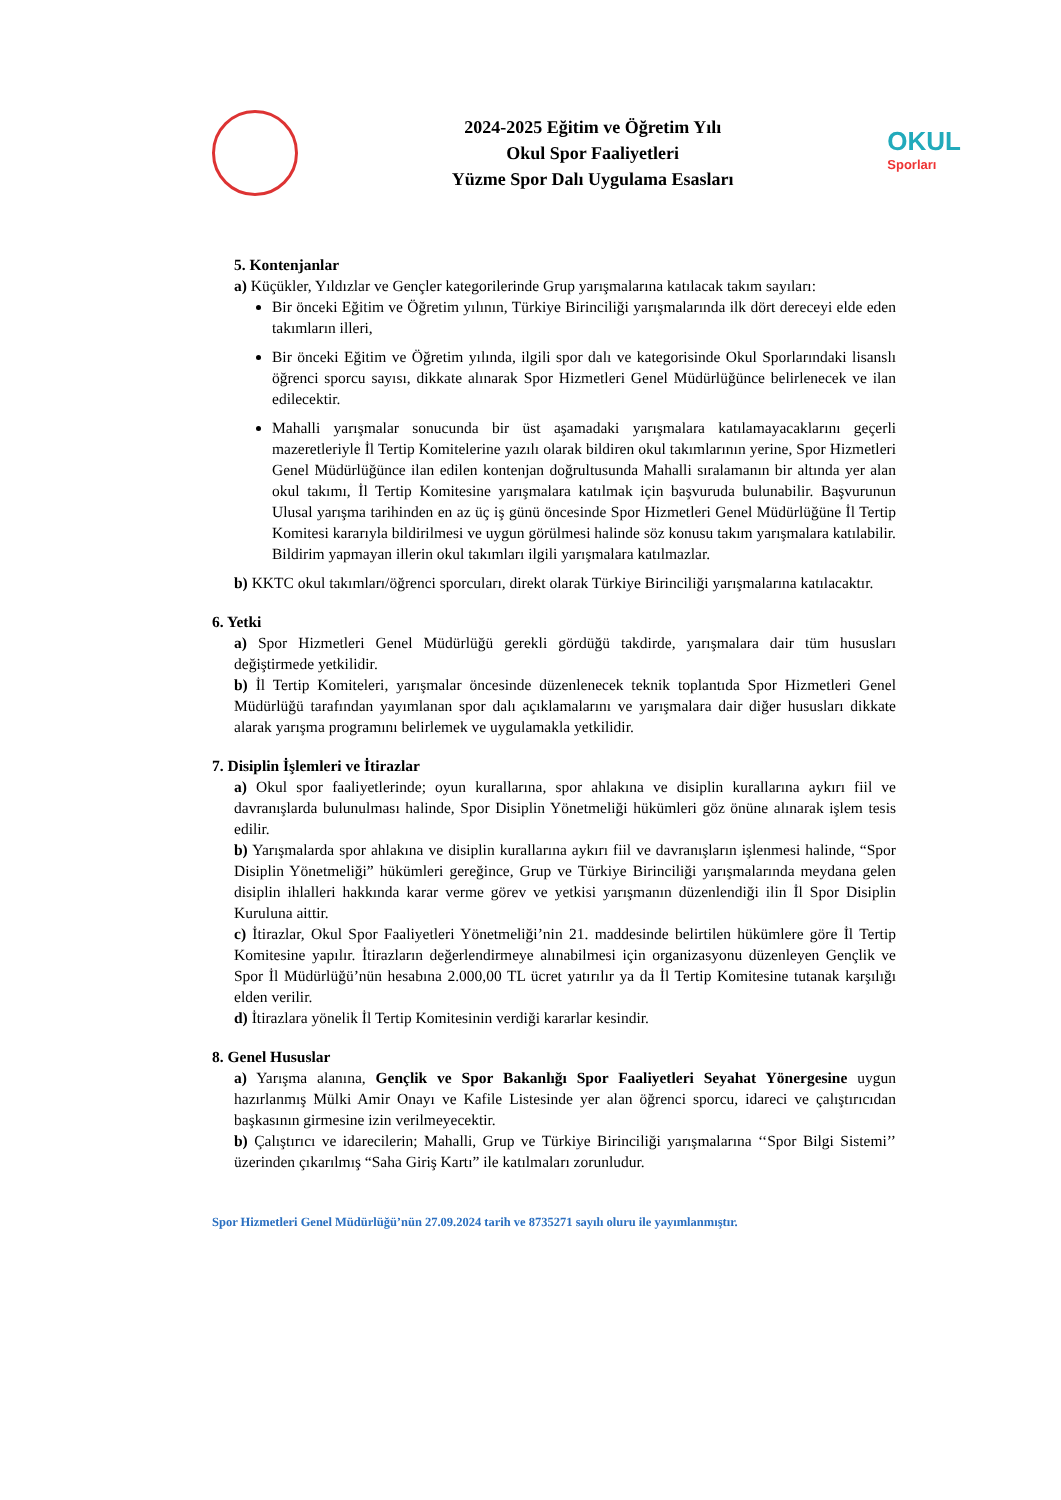2024-2025 Eğitim ve Öğretim Yılı
Okul Spor Faaliyetleri
Yüzme Spor Dalı Uygulama Esasları
OKUL
Sporları
5. Kontenjanlar
a) Küçükler, Yıldızlar ve Gençler kategorilerinde Grup yarışmalarına katılacak takım sayıları:
Bir önceki Eğitim ve Öğretim yılının, Türkiye Birinciliği yarışmalarında ilk dört dereceyi elde eden takımların illeri,
Bir önceki Eğitim ve Öğretim yılında, ilgili spor dalı ve kategorisinde Okul Sporlarındaki lisanslı öğrenci sporcu sayısı, dikkate alınarak Spor Hizmetleri Genel Müdürlüğünce belirlenecek ve ilan edilecektir.
Mahalli yarışmalar sonucunda bir üst aşamadaki yarışmalara katılamayacaklarını geçerli mazeretleriyle İl Tertip Komitelerine yazılı olarak bildiren okul takımlarının yerine, Spor Hizmetleri Genel Müdürlüğünce ilan edilen kontenjan doğrultusunda Mahalli sıralamanın bir altında yer alan okul takımı, İl Tertip Komitesine yarışmalara katılmak için başvuruda bulunabilir. Başvurunun Ulusal yarışma tarihinden en az üç iş günü öncesinde Spor Hizmetleri Genel Müdürlüğüne İl Tertip Komitesi kararıyla bildirilmesi ve uygun görülmesi halinde söz konusu takım yarışmalara katılabilir. Bildirim yapmayan illerin okul takımları ilgili yarışmalara katılmazlar.
b) KKTC okul takımları/öğrenci sporcuları, direkt olarak Türkiye Birinciliği yarışmalarına katılacaktır.
6. Yetki
a) Spor Hizmetleri Genel Müdürlüğü gerekli gördüğü takdirde, yarışmalara dair tüm hususları değiştirmede yetkilidir.
b) İl Tertip Komiteleri, yarışmalar öncesinde düzenlenecek teknik toplantıda Spor Hizmetleri Genel Müdürlüğü tarafından yayımlanan spor dalı açıklamalarını ve yarışmalara dair diğer hususları dikkate alarak yarışma programını belirlemek ve uygulamakla yetkilidir.
7. Disiplin İşlemleri ve İtirazlar
a) Okul spor faaliyetlerinde; oyun kurallarına, spor ahlakına ve disiplin kurallarına aykırı fiil ve davranışlarda bulunulması halinde, Spor Disiplin Yönetmeliği hükümleri göz önüne alınarak işlem tesis edilir.
b) Yarışmalarda spor ahlakına ve disiplin kurallarına aykırı fiil ve davranışların işlenmesi halinde, “Spor Disiplin Yönetmeliği” hükümleri gereğince, Grup ve Türkiye Birinciliği yarışmalarında meydana gelen disiplin ihlalleri hakkında karar verme görev ve yetkisi yarışmanın düzenlendiği ilin İl Spor Disiplin Kuruluna aittir.
c) İtirazlar, Okul Spor Faaliyetleri Yönetmeliği’nin 21. maddesinde belirtilen hükümlere göre İl Tertip Komitesine yapılır. İtirazların değerlendirmeye alınabilmesi için organizasyonu düzenleyen Gençlik ve Spor İl Müdürlüğü’nün hesabına 2.000,00 TL ücret yatırılır ya da İl Tertip Komitesine tutanak karşılığı elden verilir.
d) İtirazlara yönelik İl Tertip Komitesinin verdiği kararlar kesindir.
8. Genel Hususlar
a) Yarışma alanına, Gençlik ve Spor Bakanlığı Spor Faaliyetleri Seyahat Yönergesine uygun hazırlanmış Mülki Amir Onayı ve Kafile Listesinde yer alan öğrenci sporcu, idareci ve çalıştırıcıdan başkasının girmesine izin verilmeyecektir.
b) Çalıştırıcı ve idarecilerin; Mahalli, Grup ve Türkiye Birinciliği yarışmalarına ‘‘Spor Bilgi Sistemi’’ üzerinden çıkarılmış “Saha Giriş Kartı” ile katılmaları zorunludur.
Spor Hizmetleri Genel Müdürlüğü’nün 27.09.2024 tarih ve 8735271 sayılı oluru ile yayımlanmıştır.